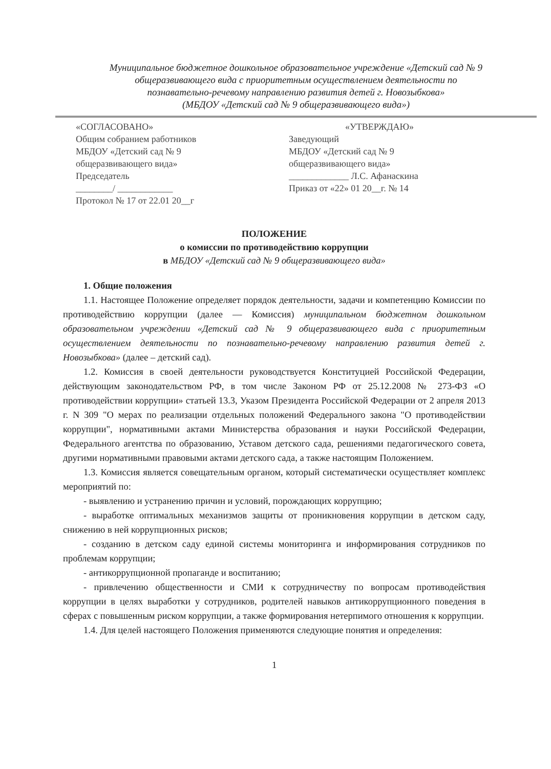Муниципальное бюджетное дошкольное образовательное учреждение «Детский сад № 9
общеразвивающего вида с приоритетным осуществлением деятельности по
познавательно-речевому направлению развития детей г. Новозыбкова»
(МБДОУ «Детский сад № 9 общеразвивающего вида»)
«СОГЛАСОВАНО»
Общим собранием работников
МБДОУ «Детский сад № 9
общеразвивающего вида»
Председатель
________/ ____________
Протокол № 17 от 22.01 20__г
«УТВЕРЖДАЮ»
Заведующий
МБДОУ «Детский сад № 9
общеразвивающего вида»
_____________ Л.С. Афанаскина
Приказ от «22» 01 20__г. № 14
ПОЛОЖЕНИЕ
о комиссии по противодействию коррупции
в МБДОУ «Детский сад № 9 общеразвивающего вида»
1. Общие положения
1.1. Настоящее Положение определяет порядок деятельности, задачи и компетенцию Комиссии по противодействию коррупции (далее — Комиссия) муниципальном бюджетном дошкольном образовательном учреждении «Детский сад № 9 общеразвивающего вида с приоритетным осуществлением деятельности по познавательно-речевому направлению развития детей г. Новозыбкова» (далее – детский сад).
1.2. Комиссия в своей деятельности руководствуется Конституцией Российской Федерации, действующим законодательством РФ, в том числе Законом РФ от 25.12.2008 № 273-ФЗ «О противодействии коррупции» статьей 13.3, Указом Президента Российской Федерации от 2 апреля 2013 г. N 309 "О мерах по реализации отдельных положений Федерального закона "О противодействии коррупции", нормативными актами Министерства образования и науки Российской Федерации, Федерального агентства по образованию, Уставом детского сада, решениями педагогического совета, другими нормативными правовыми актами детского сада, а также настоящим Положением.
1.3. Комиссия является совещательным органом, который систематически осуществляет комплекс мероприятий по:
- выявлению и устранению причин и условий, порождающих коррупцию;
- выработке оптимальных механизмов защиты от проникновения коррупции в детском саду, снижению в ней коррупционных рисков;
- созданию в детском саду единой системы мониторинга и информирования сотрудников по проблемам коррупции;
- антикоррупционной пропаганде и воспитанию;
- привлечению общественности и СМИ к сотрудничеству по вопросам противодействия коррупции в целях выработки у сотрудников, родителей навыков антикоррупционного поведения в сферах с повышенным риском коррупции, а также формирования нетерпимого отношения к коррупции.
1.4. Для целей настоящего Положения применяются следующие понятия и определения:
1